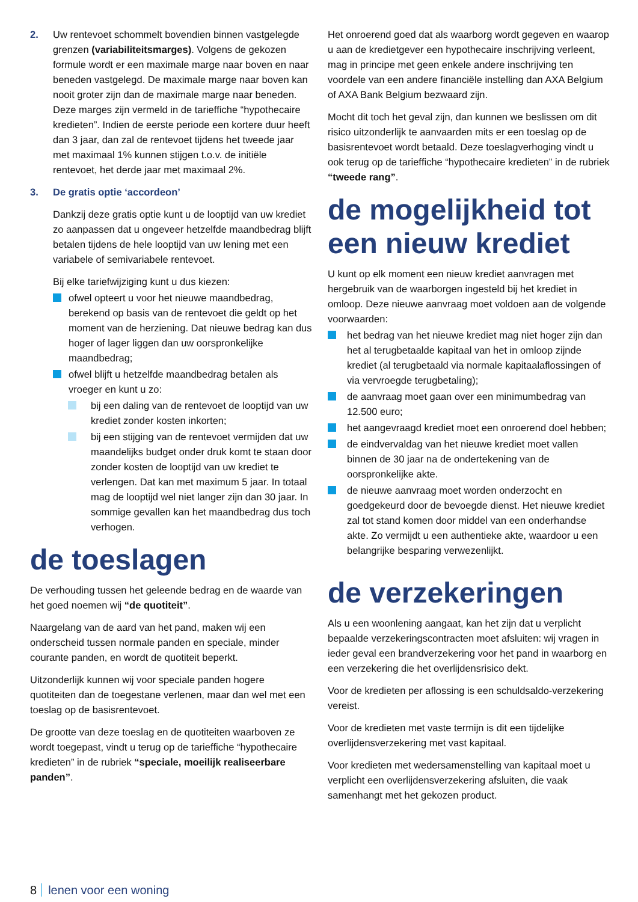2. Uw rentevoet schommelt bovendien binnen vastgelegde grenzen (variabiliteitsmarges). Volgens de gekozen formule wordt er een maximale marge naar boven en naar beneden vastgelegd. De maximale marge naar boven kan nooit groter zijn dan de maximale marge naar beneden. Deze marges zijn vermeld in de tariefﬁche “hypothecaire kredieten”. Indien de eerste periode een kortere duur heeft dan 3 jaar, dan zal de rentevoet tijdens het tweede jaar met maximaal 1% kunnen stijgen t.o.v. de initiële rentevoet, het derde jaar met maximaal 2%.
3. De gratis optie ‘accordeon’
Dankzij deze gratis optie kunt u de looptijd van uw krediet zo aanpassen dat u ongeveer hetzelfde maandbedrag blijft betalen tijdens de hele looptijd van uw lening met een variabele of semivariabele rentevoet.
Bij elke tariefwijziging kunt u dus kiezen:
ofwel opteert u voor het nieuwe maandbedrag, berekend op basis van de rentevoet die geldt op het moment van de herziening. Dat nieuwe bedrag kan dus hoger of lager liggen dan uw oorspronkelijke maandbedrag;
ofwel blijft u hetzelfde maandbedrag betalen als vroeger en kunt u zo:
bij een daling van de rentevoet de looptijd van uw krediet zonder kosten inkorten;
bij een stijging van de rentevoet vermijden dat uw maandelijks budget onder druk komt te staan door zonder kosten de looptijd van uw krediet te verlengen. Dat kan met maximum 5 jaar. In totaal mag de looptijd wel niet langer zijn dan 30 jaar. In sommige gevallen kan het maandbedrag dus toch verhogen.
de toeslagen
De verhouding tussen het geleende bedrag en de waarde van het goed noemen wij “de quotiteit”.
Naargelang van de aard van het pand, maken wij een onderscheid tussen normale panden en speciale, minder courante panden, en wordt de quotiteit beperkt.
Uitzonderlijk kunnen wij voor speciale panden hogere quotiteiten dan de toegestane verlenen, maar dan wel met een toeslag op de basisrentevoet.
De grootte van deze toeslag en de quotiteiten waarboven ze wordt toegepast, vindt u terug op de tariefﬁche “hypothecaire kredieten” in de rubriek “speciale, moeilijk realiseerbare panden”.
Het onroerend goed dat als waarborg wordt gegeven en waarop u aan de kredietgever een hypothecaire inschrijving verleent, mag in principe met geen enkele andere inschrijving ten voordele van een andere ﬁnanciële instelling dan AXA Belgium of AXA Bank Belgium bezwaard zijn.
Mocht dit toch het geval zijn, dan kunnen we beslissen om dit risico uitzonderlijk te aanvaarden mits er een toeslag op de basisrentevoet wordt betaald. Deze toeslagverhoging vindt u ook terug op de tariefﬁche “hypothecaire kredieten” in de rubriek “tweede rang”.
de mogelijkheid tot een nieuw krediet
U kunt op elk moment een nieuw krediet aanvragen met hergebruik van de waarborgen ingesteld bij het krediet in omloop. Deze nieuwe aanvraag moet voldoen aan de volgende voorwaarden:
het bedrag van het nieuwe krediet mag niet hoger zijn dan het al terugbetaalde kapitaal van het in omloop zijnde krediet (al terugbetaald via normale kapitaalaﬂossingen of via vervroegde terugbetaling);
de aanvraag moet gaan over een minimumbedrag van 12.500 euro;
het aangevraagd krediet moet een onroerend doel hebben;
de eindvervaldag van het nieuwe krediet moet vallen binnen de 30 jaar na de ondertekening van de oorspronkelijke akte.
de nieuwe aanvraag moet worden onderzocht en goedgekeurd door de bevoegde dienst. Het nieuwe krediet zal tot stand komen door middel van een onderhandse akte. Zo vermijdt u een authentieke akte, waardoor u een belangrijke besparing verwezenlijkt.
de verzekeringen
Als u een woonlening aangaat, kan het zijn dat u verplicht bepaalde verzekeringscontracten moet afsluiten: wij vragen in ieder geval een brandverzekering voor het pand in waarborg en een verzekering die het overlijdensrisico dekt.
Voor de kredieten per aﬂossing is een schuldsaldo-verzekering vereist.
Voor de kredieten met vaste termijn is dit een tijdelijke overlijdensverzekering met vast kapitaal.
Voor kredieten met wedersamenstelling van kapitaal moet u verplicht een overlijdensverzekering afsluiten, die vaak samenhangt met het gekozen product.
8 lenen voor een woning